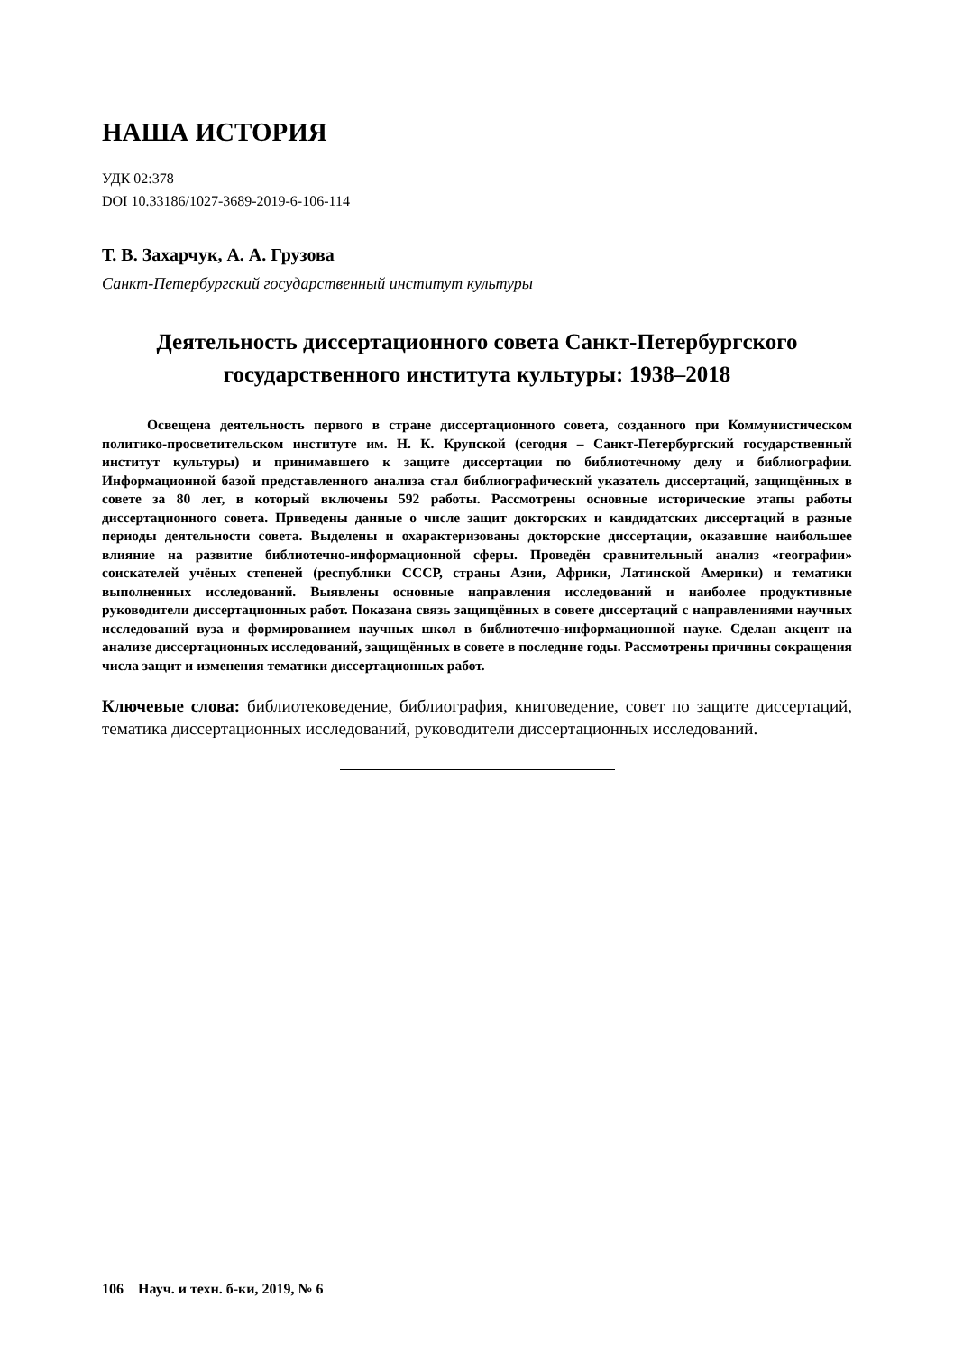НАША ИСТОРИЯ
УДК 02:378
DOI 10.33186/1027-3689-2019-6-106-114
Т. В. Захарчук, А. А. Грузова
Санкт-Петербургский государственный институт культуры
Деятельность диссертационного совета Санкт-Петербургского государственного института культуры: 1938–2018
Освещена деятельность первого в стране диссертационного совета, созданного при Коммунистическом политико-просветительском институте им. Н. К. Крупской (сегодня – Санкт-Петербургский государственный институт культуры) и принимавшего к защите диссертации по библиотечному делу и библиографии. Информационной базой представленного анализа стал библиографический указатель диссертаций, защищённых в совете за 80 лет, в который включены 592 работы. Рассмотрены основные исторические этапы работы диссертационного совета. Приведены данные о числе защит докторских и кандидатских диссертаций в разные периоды деятельности совета. Выделены и охарактеризованы докторские диссертации, оказавшие наибольшее влияние на развитие библиотечно-информационной сферы. Проведён сравнительный анализ «географии» соискателей учёных степеней (республики СССР, страны Азии, Африки, Латинской Америки) и тематики выполненных исследований. Выявлены основные направления исследований и наиболее продуктивные руководители диссертационных работ. Показана связь защищённых в совете диссертаций с направлениями научных исследований вуза и формированием научных школ в библиотечно-информационной науке. Сделан акцент на анализе диссертационных исследований, защищённых в совете в последние годы. Рассмотрены причины сокращения числа защит и изменения тематики диссертационных работ.
Ключевые слова: библиотековедение, библиография, книговедение, совет по защите диссертаций, тематика диссертационных исследований, руководители диссертационных исследований.
106 Науч. и техн. б-ки, 2019, № 6